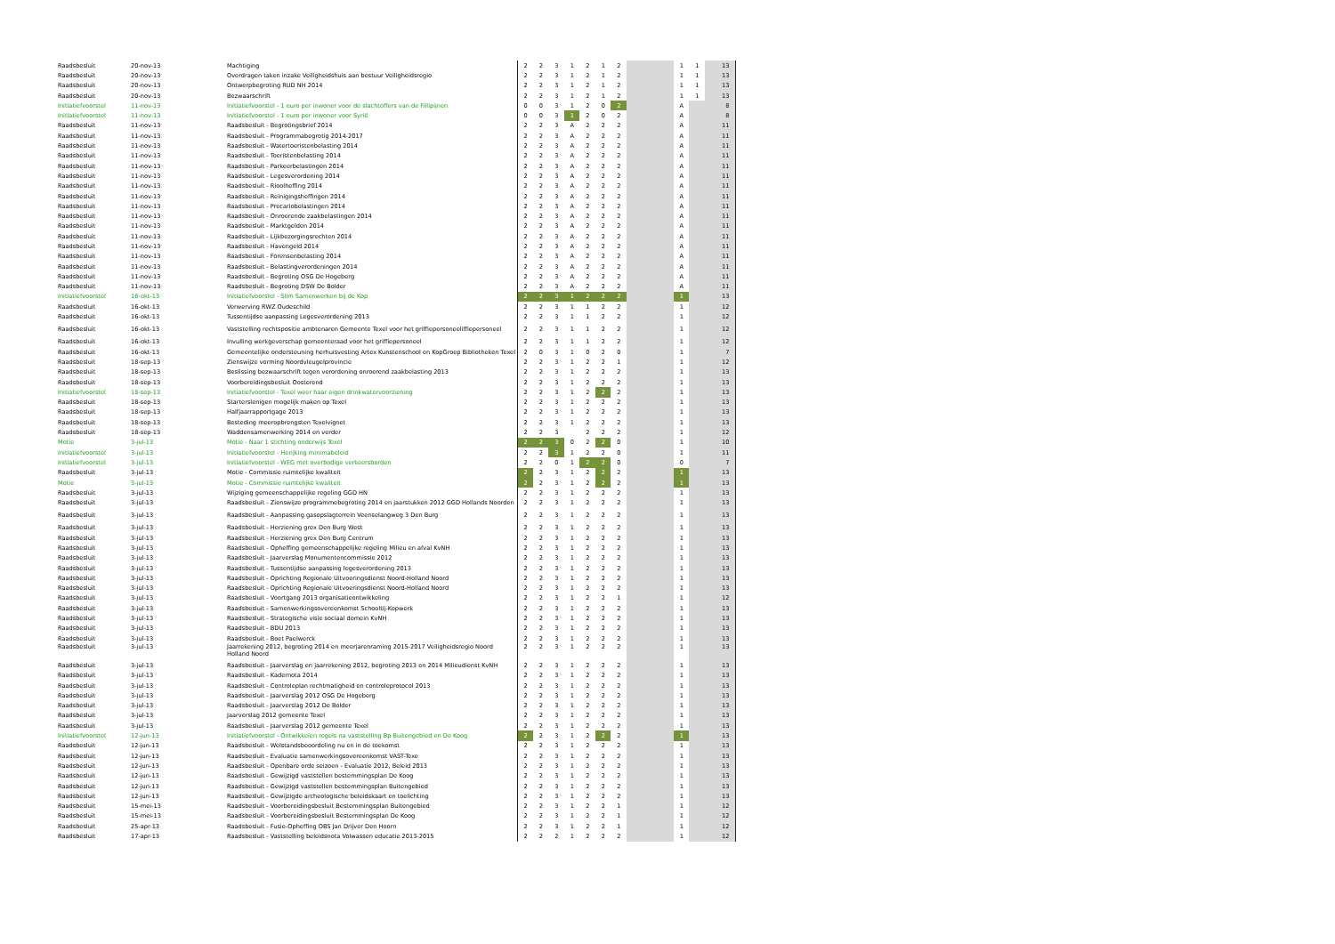| Raadsbesluit | 20-nov-13 | Machtiging | 2 | 2 | 3 | 1 | 2 | 1 | 2 | | 1 | 1 | 13 |
| Raadsbesluit | 20-nov-13 | Overdragen taken inzake Veiligheidshuis aan bestuur Veiligheidsregio | 2 | 2 | 3 | 1 | 2 | 1 | 2 | | 1 | 1 | 13 |
| Raadsbesluit | 20-nov-13 | Ontwerpbegroting RUD NH 2014 | 2 | 2 | 3 | 1 | 2 | 1 | 2 | | 1 | 1 | 13 |
| Raadsbesluit | 20-nov-13 | Bezwaarschrift | 2 | 2 | 3 | 1 | 2 | 1 | 2 | | 1 | 1 | 13 |
| Initiatiefvoorstel | 11-nov-13 | Initiatiefvoorstel - 1 euro per inwoner voor de slachtoffers van de Fillipijnen | 0 | 0 | 3 | 1 | 2 | 0 | 2 | | A | | 8 |
| Initiatiefvoorstel | 11-nov-13 | Initiatiefvoorstel - 1 euro per inwoner voor Syrië | 0 | 0 | 3 | 1 | 2 | 0 | 2 | | A | | 8 |
| Raadsbesluit | 11-nov-13 | Raadsbesluit - Begrotingsbrief 2014 | 2 | 2 | 3 | A | 2 | 2 | 2 | | A | | 11 |
| Raadsbesluit | 11-nov-13 | Raadsbesluit - Programmabegrotig 2014-2017 | 2 | 2 | 3 | A | 2 | 2 | 2 | | A | | 11 |
| Raadsbesluit | 11-nov-13 | Raadsbesluit - Watertoeristenbelasting 2014 | 2 | 2 | 3 | A | 2 | 2 | 2 | | A | | 11 |
| Raadsbesluit | 11-nov-13 | Raadsbesluit - Toeristenbelasting 2014 | 2 | 2 | 3 | A | 2 | 2 | 2 | | A | | 11 |
| Raadsbesluit | 11-nov-13 | Raadsbesluit - Parkeerbelastingen 2014 | 2 | 2 | 3 | A | 2 | 2 | 2 | | A | | 11 |
| Raadsbesluit | 11-nov-13 | Raadsbesluit - Legesverordening 2014 | 2 | 2 | 3 | A | 2 | 2 | 2 | | A | | 11 |
| Raadsbesluit | 11-nov-13 | Raadsbesluit - Rioolheffing 2014 | 2 | 2 | 3 | A | 2 | 2 | 2 | | A | | 11 |
| Raadsbesluit | 11-nov-13 | Raadsbesluit - Reinigingsheffingen 2014 | 2 | 2 | 3 | A | 2 | 2 | 2 | | A | | 11 |
| Raadsbesluit | 11-nov-13 | Raadsbesluit - Precariobelastingen 2014 | 2 | 2 | 3 | A | 2 | 2 | 2 | | A | | 11 |
| Raadsbesluit | 11-nov-13 | Raadsbesluit - Onroerende zaakbelastingen 2014 | 2 | 2 | 3 | A | 2 | 2 | 2 | | A | | 11 |
| Raadsbesluit | 11-nov-13 | Raadsbesluit - Marktgelden 2014 | 2 | 2 | 3 | A | 2 | 2 | 2 | | A | | 11 |
| Raadsbesluit | 11-nov-13 | Raadsbesluit - Lijkbezorgingsrechten 2014 | 2 | 2 | 3 | A | 2 | 2 | 2 | | A | | 11 |
| Raadsbesluit | 11-nov-13 | Raadsbesluit - Havengeld 2014 | 2 | 2 | 3 | A | 2 | 2 | 2 | | A | | 11 |
| Raadsbesluit | 11-nov-13 | Raadsbesluit - Forensenbelasting 2014 | 2 | 2 | 3 | A | 2 | 2 | 2 | | A | | 11 |
| Raadsbesluit | 11-nov-13 | Raadsbesluit - Belastingverordeningen 2014 | 2 | 2 | 3 | A | 2 | 2 | 2 | | A | | 11 |
| Raadsbesluit | 11-nov-13 | Raadsbesluit - Begroting OSG De Hogeberg | 2 | 2 | 3 | A | 2 | 2 | 2 | | A | | 11 |
| Raadsbesluit | 11-nov-13 | Raadsbesluit - Begroting DSW De Bolder | 2 | 2 | 3 | A | 2 | 2 | 2 | | A | | 11 |
| Initiatiefvoorstel | 16-okt-13 | Initiatiefvoorstel - Slim Samenwerken bij de Kop | 2 | 2 | 3 | 1 | 2 | 2 | 2 | | 1 | | 13 |
| Raadsbesluit | 16-okt-13 | Verwerving RWZ Oudeschild | 2 | 2 | 3 | 1 | 1 | 2 | 2 | | 1 | | 12 |
| Raadsbesluit | 16-okt-13 | Tussentijdse aanpassing Legesverordening 2013 | 2 | 2 | 3 | 1 | 1 | 2 | 2 | | 1 | | 12 |
| Raadsbesluit | 16-okt-13 | Vaststelling rechtspositie ambtenaren Gemeente Texel voor het griffiepersoneeliffiepersoneel | 2 | 2 | 3 | 1 | 1 | 2 | 2 | | 1 | | 12 |
| Raadsbesluit | 16-okt-13 | Invulling werkgeverschap gemeenteraad voor het griffiepersoneel | 2 | 2 | 3 | 1 | 1 | 2 | 2 | | 1 | | 12 |
| Raadsbesluit | 16-okt-13 | Gemeentelijke ondersteuning herhuisvesting Artex Kunstenschool en KopGroep Bibliotheken Texel | 2 | 0 | 3 | 1 | 0 | 2 | 0 | | 1 | | 7 |
| Raadsbesluit | 18-sep-13 | Zienswijze vorming Noordvleugelprovincie | 2 | 2 | 3 | 1 | 2 | 2 | 1 | | 1 | | 12 |
| Raadsbesluit | 18-sep-13 | Beslissing bezwaarschrift tegen verordening onroerend zaakbelasting 2013 | 2 | 2 | 3 | 1 | 2 | 2 | 2 | | 1 | | 13 |
| Raadsbesluit | 18-sep-13 | Voorbereidingsbesluit Oosterend | 2 | 2 | 3 | 1 | 2 | 2 | 2 | | 1 | | 13 |
| Initiatiefvoorstel | 18-sep-13 | Initiatiefvoorstel - Texel weer haar eigen drinkwatervoorziening | 2 | 2 | 3 | 1 | 2 | 2 | 2 | | 1 | | 13 |
| Raadsbesluit | 18-sep-13 | Starterslenigen mogelijk maken op Texel | 2 | 2 | 3 | 1 | 2 | 2 | 2 | | 1 | | 13 |
| Raadsbesluit | 18-sep-13 | Halfjaarrapportgage 2013 | 2 | 2 | 3 | 1 | 2 | 2 | 2 | | 1 | | 13 |
| Raadsbesluit | 18-sep-13 | Besteding meeropbrengsten Texelvignet | 2 | 2 | 3 | 1 | 2 | 2 | 2 | | 1 | | 13 |
| Raadsbesluit | 18-sep-13 | Waddensamenwerking 2014 en verder | 2 | 2 | 3 | | 2 | 2 | 2 | | 1 | | 12 |
| Motie | 3-jul-13 | Motie - Naar 1 stichting onderwijs Texel | 2 | 2 | 3 | 0 | 2 | 2 | 0 | | 1 | | 10 |
| Initiatiefvoorstel | 3-jul-13 | Initiatiefvoorstel - Herijking minimabeleid | 2 | 2 | 3 | 1 | 2 | 2 | 0 | | 1 | | 11 |
| Initiatiefvoorstel | 3-jul-13 | Initiatiefvoorstel - WEG met overbodige verkeersborden | 2 | 2 | 0 | 1 | 2 | 2 | 0 | | 0 | | 7 |
| Raadsbesluit | 3-jul-13 | Motie - Commissie ruimtelijke kwaliteit | 2 | 2 | 3 | 1 | 2 | 2 | 2 | | 1 | | 13 |
| Motie | 3-jul-13 | Motie - Commissie ruimtelijke kwaliteit | 2 | 2 | 3 | 1 | 2 | 2 | 2 | | 1 | | 13 |
| Raadsbesluit | 3-jul-13 | Wijziging gemeenschappelijke regeling GGD HN | 2 | 2 | 3 | 1 | 2 | 2 | 2 | | 1 | | 13 |
| Raadsbesluit | 3-jul-13 | Raadsbesluit - Zienswijze programmebegroting 2014 en jaarstukken 2012 GGD Hollands Noorden | 2 | 2 | 3 | 1 | 2 | 2 | 2 | | 1 | | 13 |
| Raadsbesluit | 3-jul-13 | Raadsbesluit - Aanpassing gasopslagterrein Veenselangweg 3 Den Burg | 2 | 2 | 3 | 1 | 2 | 2 | 2 | | 1 | | 13 |
| Raadsbesluit | 3-jul-13 | Raadsbesluit - Herziening grex Den Burg West | 2 | 2 | 3 | 1 | 2 | 2 | 2 | | 1 | | 13 |
| Raadsbesluit | 3-jul-13 | Raadsbesluit - Herziening grex Den Burg Centrum | 2 | 2 | 3 | 1 | 2 | 2 | 2 | | 1 | | 13 |
| Raadsbesluit | 3-jul-13 | Raadsbesluit - Opheffing gemeenschappelijke regeling Milieu en afval KvNH | 2 | 2 | 3 | 1 | 2 | 2 | 2 | | 1 | | 13 |
| Raadsbesluit | 3-jul-13 | Raadsbesluit - Jaarverslag Monumentencommissie 2012 | 2 | 2 | 3 | 1 | 2 | 2 | 2 | | 1 | | 13 |
| Raadsbesluit | 3-jul-13 | Raadsbesluit - Tussentijdse aanpassing legesverordening 2013 | 2 | 2 | 3 | 1 | 2 | 2 | 2 | | 1 | | 13 |
| Raadsbesluit | 3-jul-13 | Raadsbesluit - Oprichting Regionale Uitvoeringsdienst Noord-Holland Noord | 2 | 2 | 3 | 1 | 2 | 2 | 2 | | 1 | | 13 |
| Raadsbesluit | 3-jul-13 | Raadsbesluit - Oprichting Regionale Uitvoeringsdienst Noord-Holland Noord | 2 | 2 | 3 | 1 | 2 | 2 | 2 | | 1 | | 13 |
| Raadsbesluit | 3-jul-13 | Raadsbesluit - Voortgang 2013 organisatieontwikkeling | 2 | 2 | 3 | 1 | 2 | 2 | 1 | | 1 | | 12 |
| Raadsbesluit | 3-jul-13 | Raadsbesluit - Samenwerkingsovereenkomst Schooltij-Kopwerk | 2 | 2 | 3 | 1 | 2 | 2 | 2 | | 1 | | 13 |
| Raadsbesluit | 3-jul-13 | Raadsbesluit - Strategische visie sociaal domein KvNH | 2 | 2 | 3 | 1 | 2 | 2 | 2 | | 1 | | 13 |
| Raadsbesluit | 3-jul-13 | Raadsbesluit - BDU 2013 | 2 | 2 | 3 | 1 | 2 | 2 | 2 | | 1 | | 13 |
| Raadsbesluit | 3-jul-13 | Raadsbesluit - Boet Paelwerck | 2 | 2 | 3 | 1 | 2 | 2 | 2 | | 1 | | 13 |
| Raadsbesluit | 3-jul-13 | Jaarrekening 2012, begroting 2014 en meerjarenraming 2015-2017 Veiligheidsregio Noord Holland Noord | 2 | 2 | 3 | 1 | 2 | 2 | 2 | | 1 | | 13 |
| Raadsbesluit | 3-jul-13 | Raadsbesluit - Jaarverslag en jaarrekening 2012, begroting 2013 en 2014 Milieudienst KvNH | 2 | 2 | 3 | 1 | 2 | 2 | 2 | | 1 | | 13 |
| Raadsbesluit | 3-jul-13 | Raadsbesluit - Kadernota 2014 | 2 | 2 | 3 | 1 | 2 | 2 | 2 | | 1 | | 13 |
| Raadsbesluit | 3-jul-13 | Raadsbesluit - Controleplan rechtmatigheid en controleprotocol 2013 | 2 | 2 | 3 | 1 | 2 | 2 | 2 | | 1 | | 13 |
| Raadsbesluit | 3-jul-13 | Raadsbesluit - Jaarverslag 2012 OSG De Hogeberg | 2 | 2 | 3 | 1 | 2 | 2 | 2 | | 1 | | 13 |
| Raadsbesluit | 3-jul-13 | Raadsbesluit - Jaarverslag 2012 De Bolder | 2 | 2 | 3 | 1 | 2 | 2 | 2 | | 1 | | 13 |
| Raadsbesluit | 3-jul-13 | Jaarverslag 2012 gemeente Texel | 2 | 2 | 3 | 1 | 2 | 2 | 2 | | 1 | | 13 |
| Raadsbesluit | 3-jul-13 | Raadsbesluit - Jaarverslag 2012 gemeente Texel | 2 | 2 | 3 | 1 | 2 | 2 | 2 | | 1 | | 13 |
| Initiatiefvoorstel | 12-jun-13 | Initiatiefvoorstel - Ontwikkelen regels na vaststelling Bp Buitengebied en De Koog | 2 | 2 | 3 | 1 | 2 | 2 | 2 | | 1 | | 13 |
| Raadsbesluit | 12-jun-13 | Raadsbesluit - Welstandsbeoordeling nu en in de toekomst | 2 | 2 | 3 | 1 | 2 | 2 | 2 | | 1 | | 13 |
| Raadsbesluit | 12-jun-13 | Raadsbesluit - Evaluatie samenwerkingsovereenkomst VAST-Texe | 2 | 2 | 3 | 1 | 2 | 2 | 2 | | 1 | | 13 |
| Raadsbesluit | 12-jun-13 | Raadsbesluit - Openbare orde seizoen - Evaluatie 2012, Beleid 2013 | 2 | 2 | 3 | 1 | 2 | 2 | 2 | | 1 | | 13 |
| Raadsbesluit | 12-jun-13 | Raadsbesluit - Gewijzigd vaststellen bestemmingsplan De Koog | 2 | 2 | 3 | 1 | 2 | 2 | 2 | | 1 | | 13 |
| Raadsbesluit | 12-jun-13 | Raadsbesluit - Gewijzigd vaststellen bestemmingsplan Buitengebied | 2 | 2 | 3 | 1 | 2 | 2 | 2 | | 1 | | 13 |
| Raadsbesluit | 12-jun-13 | Raadsbesluit - Gewijzigde archeologische beleidskaart en toelichting | 2 | 2 | 3 | 1 | 2 | 2 | 2 | | 1 | | 13 |
| Raadsbesluit | 15-mei-13 | Raadsbesluit - Voorbereidingsbesluit Bestemmingsplan Buitengebied | 2 | 2 | 3 | 1 | 2 | 2 | 1 | | 1 | | 12 |
| Raadsbesluit | 15-mei-13 | Raadsbesluit - Voorbereidingsbesluit Bestemmingsplan De Koog | 2 | 2 | 3 | 1 | 2 | 2 | 1 | | 1 | | 12 |
| Raadsbesluit | 25-apr-13 | Raadsbesluit - Fusie-Opheffing OBS Jan Drijver Den Hoorn | 2 | 2 | 3 | 1 | 2 | 2 | 1 | | 1 | | 12 |
| Raadsbesluit | 17-apr-13 | Raadsbesluit - Vaststelling beleidsnota Volwassen educatie 2013-2015 | 2 | 2 | 2 | 1 | 2 | 2 | 2 | | 1 | | 12 |